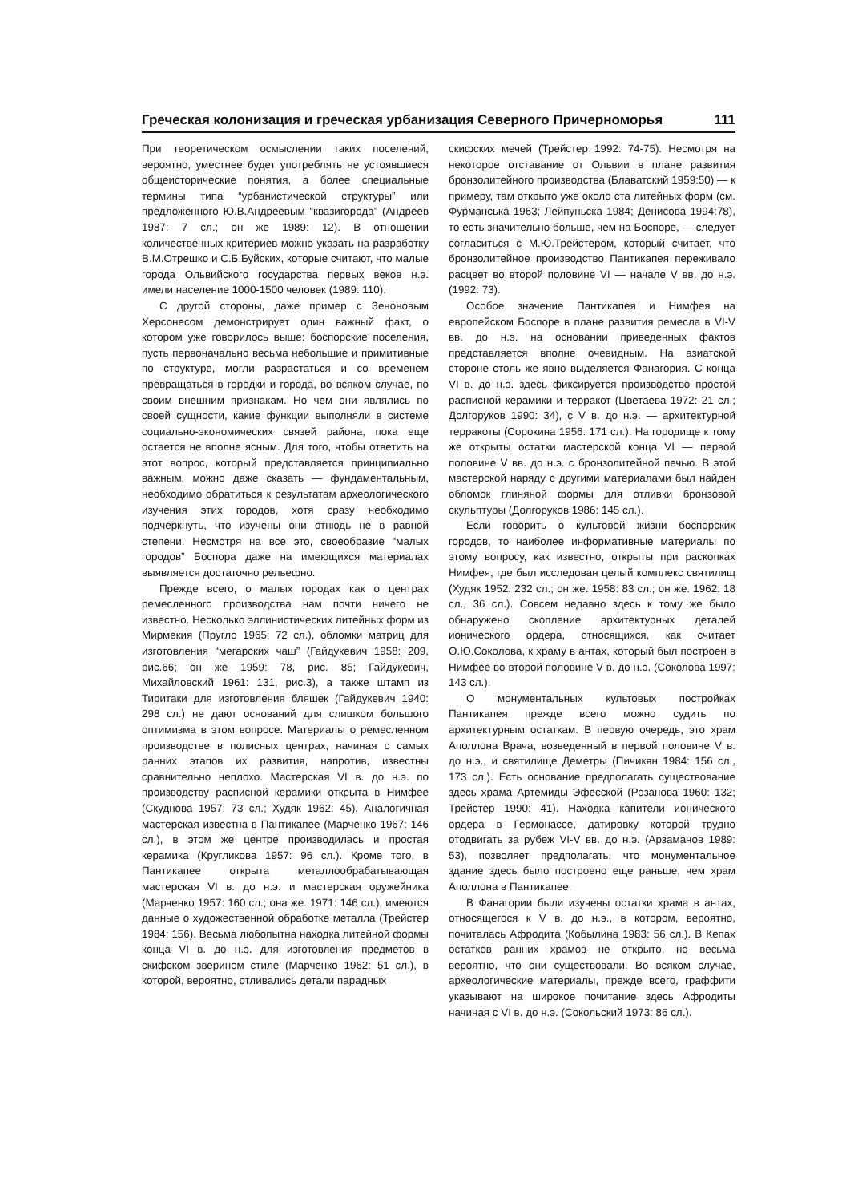Греческая колонизация и греческая урбанизация Северного Причерноморья 111
При теоретическом осмыслении таких поселений, вероятно, уместнее будет употреблять не устоявшиеся общеисторические понятия, а более специальные термины типа “урбанистической структуры” или предложенного Ю.В.Андреевым “квазигорода” (Андреев 1987: 7 сл.; он же 1989: 12). В отношении количественных критериев можно указать на разработку В.М.Отрешко и С.Б.Буйских, которые считают, что малые города Ольвийского государства первых веков н.э. имели население 1000-1500 человек (1989: 110).
С другой стороны, даже пример с Зеноновым Херсонесом демонстрирует один важный факт, о котором уже говорилось выше: боспорские поселения, пусть первоначально весьма небольшие и примитивные по структуре, могли разрастаться и со временем превращаться в городки и города, во всяком случае, по своим внешним признакам. Но чем они являлись по своей сущности, какие функции выполняли в системе социально-экономических связей района, пока еще остается не вполне ясным. Для того, чтобы ответить на этот вопрос, который представляется принципиально важным, можно даже сказать — фундаментальным, необходимо обратиться к результатам археологического изучения этих городов, хотя сразу необходимо подчеркнуть, что изучены они отнюдь не в равной степени. Несмотря на все это, своеобразие “малых городов” Боспора даже на имеющихся материалах выявляется достаточно рельефно.
Прежде всего, о малых городах как о центрах ремесленного производства нам почти ничего не известно. Несколько эллинистических литейных форм из Мирмекия (Пругло 1965: 72 сл.), обломки матриц для изготовления “мегарских чаш” (Гайдукевич 1958: 209, рис.66; он же 1959: 78, рис. 85; Гайдукевич, Михайловский 1961: 131, рис.3), а также штамп из Тиритаки для изготовления бляшек (Гайдукевич 1940: 298 сл.) не дают оснований для слишком большого оптимизма в этом вопросе. Материалы о ремесленном производстве в полисных центрах, начиная с самых ранних этапов их развития, напротив, известны сравнительно неплохо. Мастерская VI в. до н.э. по производству расписной керамики открыта в Нимфее (Скуднова 1957: 73 сл.; Худяк 1962: 45). Аналогичная мастерская известна в Пантикапее (Марченко 1967: 146 сл.), в этом же центре производилась и простая керамика (Кругликова 1957: 96 сл.). Кроме того, в Пантикапее открыта металлообрабатывающая мастерская VI в. до н.э. и мастерская оружейника (Марченко 1957: 160 сл.; она же. 1971: 146 сл.), имеются данные о художественной обработке металла (Трейстер 1984: 156). Весьма любопытна находка литейной формы конца VI в. до н.э. для изготовления предметов в скифском зверином стиле (Марченко 1962: 51 сл.), в которой, вероятно, отливались детали парадных
скифских мечей (Трейстер 1992: 74-75). Несмотря на некоторое отставание от Ольвии в плане развития бронзолитейного производства (Блаватский 1959:50) — к примеру, там открыто уже около ста литейных форм (см. Фурманська 1963; Лейпуньска 1984; Денисова 1994:78), то есть значительно больше, чем на Боспоре, — следует согласиться с М.Ю.Трейстером, который считает, что бронзолитейное производство Пантикапея переживало расцвет во второй половине VI — начале V вв. до н.э. (1992: 73).
Особое значение Пантикапея и Нимфея на европейском Боспоре в плане развития ремесла в VI-V вв. до н.э. на основании приведенных фактов представляется вполне очевидным. На азиатской стороне столь же явно выделяется Фанагория. С конца VI в. до н.э. здесь фиксируется производство простой расписной керамики и терракот (Цветаева 1972: 21 сл.; Долгоруков 1990: 34), с V в. до н.э. — архитектурной терракоты (Сорокина 1956: 171 сл.). На городище к тому же открыты остатки мастерской конца VI — первой половине V вв. до н.э. с бронзолитейной печью. В этой мастерской наряду с другими материалами был найден обломок глиняной формы для отливки бронзовой скульптуры (Долгоруков 1986: 145 сл.).
Если говорить о культовой жизни боспорских городов, то наиболее информативные материалы по этому вопросу, как известно, открыты при раскопках Нимфея, где был исследован целый комплекс святилищ (Худяк 1952: 232 сл.; он же. 1958: 83 сл.; он же. 1962: 18 сл., 36 сл.). Совсем недавно здесь к тому же было обнаружено скопление архитектурных деталей ионического ордера, относящихся, как считает О.Ю.Соколова, к храму в антах, который был построен в Нимфее во второй половине V в. до н.э. (Соколова 1997: 143 сл.).
О монументальных культовых постройках Пантикапея прежде всего можно судить по архитектурным остаткам. В первую очередь, это храм Аполлона Врача, возведенный в первой половине V в. до н.э., и святилище Деметры (Пичикян 1984: 156 сл., 173 сл.). Есть основание предполагать существование здесь храма Артемиды Эфесской (Розанова 1960: 132; Трейстер 1990: 41). Находка капители ионического ордера в Гермонассе, датировку которой трудно отодвигать за рубеж VI-V вв. до н.э. (Арзаманов 1989: 53), позволяет предполагать, что монументальное здание здесь было построено еще раньше, чем храм Аполлона в Пантикапее.
В Фанагории были изучены остатки храма в антах, относящегося к V в. до н.э., в котором, вероятно, почиталась Афродита (Кобылина 1983: 56 сл.). В Кепах остатков ранних храмов не открыто, но весьма вероятно, что они существовали. Во всяком случае, археологические материалы, прежде всего, граффити указывают на широкое почитание здесь Афродиты начиная с VI в. до н.э. (Сокольский 1973: 86 сл.).